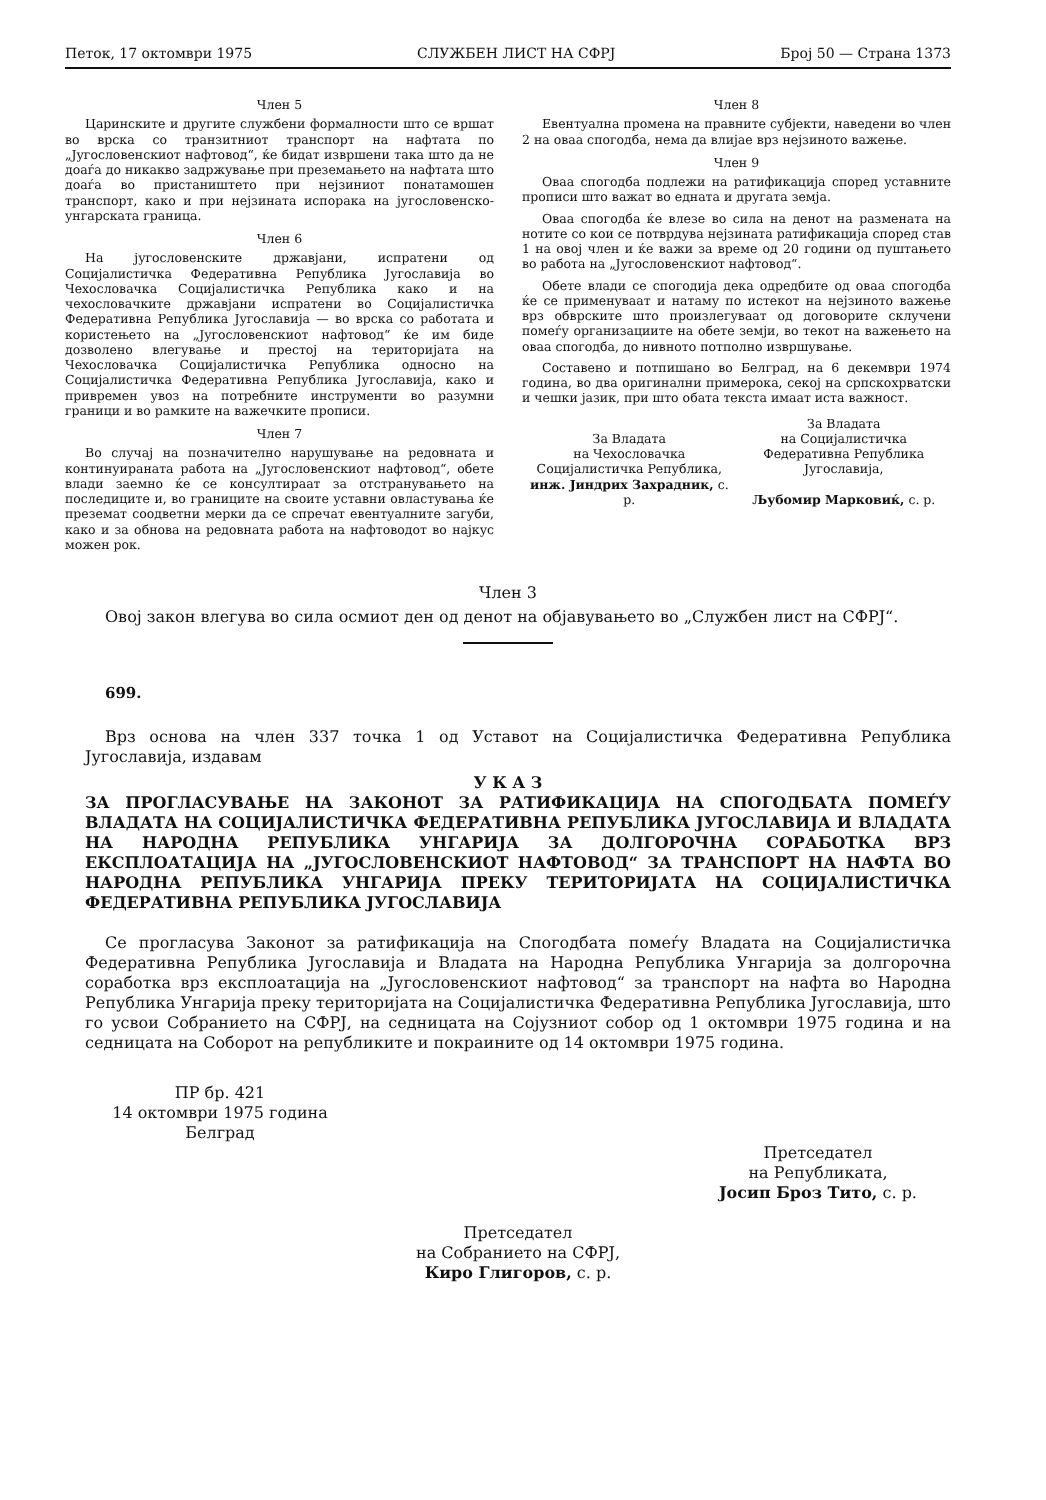Петок, 17 октомври 1975 СЛУЖБЕН ЛИСТ НА СФРЈ Број 50 — Страна 1373
Член 5
Царинските и другите службени формалности што се вршат во врска со транзитниот транспорт на нафтата по „Југословенскиот нафтовод“, ќе бидат извршени така што да не доаѓа до никакво задржување при преземањето на нафтата што доаѓа во пристаништето при нејзиниот понатамошен транспорт, како и при нејзината испорака на југословенско-унгарската граница.
Член 6
На југословенските државјани, испратени од Социјалистичка Федеративна Република Југославија во Чехословачка Социјалистичка Република како и на чехословачките државјани испратени во Социјалистичка Федеративна Република Југославија — во врска со работата и користењето на „Југословенскиот нафтовод“ ќе им биде дозволено влегување и престој на територијата на Чехословачка Социјалистичка Република односно на Социјалистичка Федеративна Република Југославија, како и привремен увоз на потребните инструменти во разумни граници и во рамките на важечките прописи.
Член 7
Во случај на позначително нарушување на редовната и континуираната работа на „Југословенскиот нафтовод“, обете влади заемно ќе се консултираат за отстранувањето на последиците и, во границите на своите уставни овластувања ќе преземат соодветни мерки да се спречат евентуалните загуби, како и за обнова на редовната работа на нафтоводот во најкус можен рок.
Член 8
Евентуална промена на правните субјекти, наведени во член 2 на оваа спогодба, нема да влијае врз нејзиното важење.
Член 9
Оваа спогодба подлежи на ратификација според уставните прописи што важат во едната и другата земја.
Оваа спогодба ќе влезе во сила на денот на размената на нотите со кои се потврдува нејзината ратификација според став 1 на овој член и ќе важи за време од 20 години од пуштањето во работа на „Југословенскиот нафтовод“.
Обете влади се спогодија дека одредбите од оваа спогодба ќе се применуваат и натаму по истекот на нејзиното важење врз обврските што произлегуваат од договорите склучени помеѓу организациите на обете земји, во текот на важењето на оваа спогодба, до нивното потполно извршување.
Составено и потпишано во Белград, на 6 декември 1974 година, во два оригинални примерока, секој на српскохрватски и чешки јазик, при што обата текста имаат иста важност.
За Владата
на Чехословачка Социјалистичка Република,
инж. Јиндрих Захрадник, с. р.
За Владата
на Социјалистичка Федеративна Република Југославија,
Љубомир Марковиќ, с. р.
Член 3
Овој закон влегува во сила осмиот ден од денот на објавувањето во „Службен лист на СФРЈ“.
699.
Врз основа на член 337 точка 1 од Уставот на Социјалистичка Федеративна Република Југославија, издавам
У К А З
ЗА ПРОГЛАСУВАЊЕ НА ЗАКОНОТ ЗА РАТИФИКАЦИЈА НА СПОГОДБАТА ПОМЕЃУ ВЛАДАТА НА СОЦИЈАЛИСТИЧКА ФЕДЕРАТИВНА РЕПУБЛИКА ЈУГОСЛАВИЈА И ВЛАДАТА НА НАРОДНА РЕПУБЛИКА УНГАРИЈА ЗА ДОЛГОРОЧНА СОРАБОТКА ВРЗ ЕКСПЛОАТАЦИЈА НА „ЈУГОСЛОВЕНСКИОТ НАФТОВОД“ ЗА ТРАНСПОРТ НА НАФТА ВО НАРОДНА РЕПУБЛИКА УНГАРИЈА ПРЕКУ ТЕРИТОРИЈАТА НА СОЦИЈАЛИСТИЧКА ФЕДЕРАТИВНА РЕПУБЛИКА ЈУГОСЛАВИЈА
Се прогласува Законот за ратификација на Спогодбата помеѓу Владата на Социјалистичка Федеративна Република Југославија и Владата на Народна Република Унгарија за долгорочна соработка врз експлоатација на „Југословенскиот нафтовод“ за транспорт на нафта во Народна Република Унгарија преку територијата на Социјалистичка Федеративна Република Југославија, што го усвои Собранието на СФРЈ, на седницата на Сојузниот собор од 1 октомври 1975 година и на седницата на Соборот на републиките и покраините од 14 октомври 1975 година.
ПР бр. 421
14 октомври 1975 година
Белград
Претседател
на Републиката,
Јосип Броз Тито, с. р.
Претседател
на Собранието на СФРЈ,
Киро Глигоров, с. р.